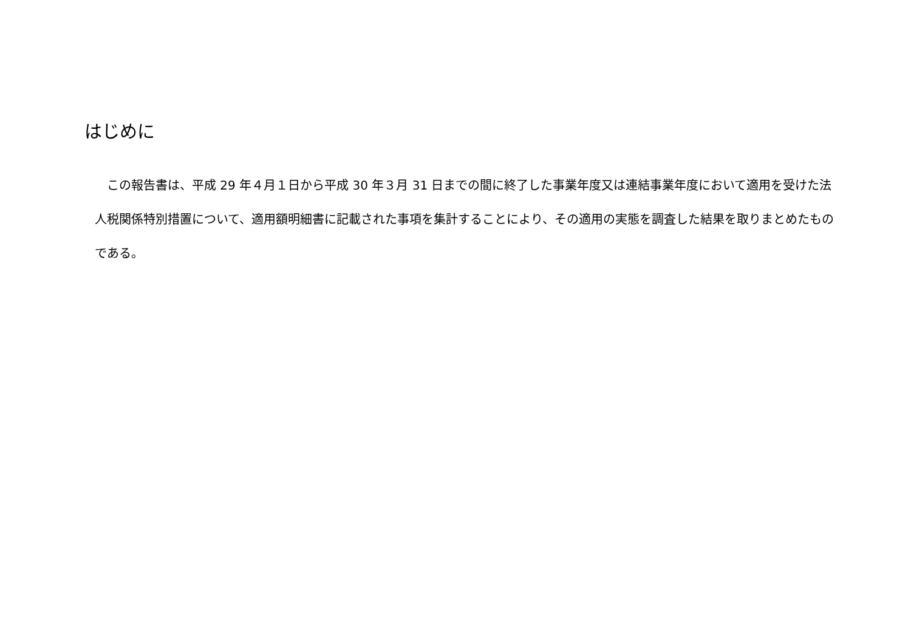はじめに
　この報告書は、平成 29 年４月１日から平成 30 年３月 31 日までの間に終了した事業年度又は連結事業年度において適用を受けた法人税関係特別措置について、適用額明細書に記載された事項を集計することにより、その適用の実態を調査した結果を取りまとめたものである。